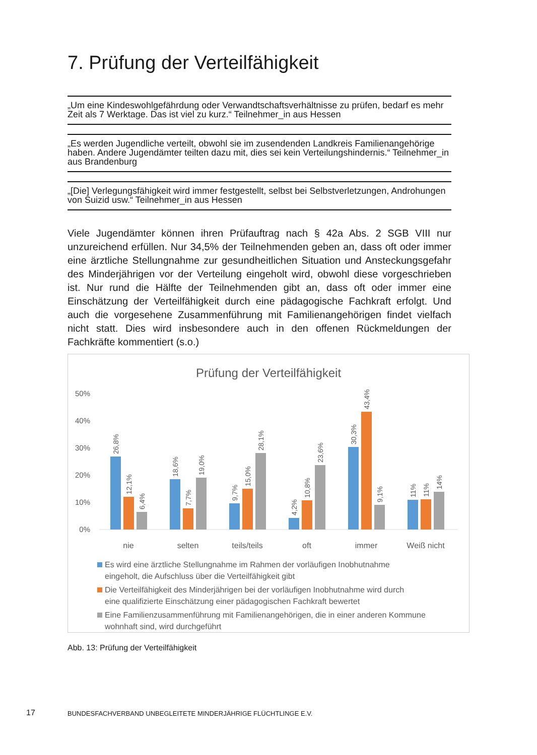7. Prüfung der Verteilfähigkeit
„Um eine Kindeswohlgefährdung oder Verwandtschaftsverhältnisse zu prüfen, bedarf es mehr Zeit als 7 Werktage. Das ist viel zu kurz.“ Teilnehmer_in aus Hessen
„Es werden Jugendliche verteilt, obwohl sie im zusendenden Landkreis Familienangehörige haben. Andere Jugendämter teilten dazu mit, dies sei kein Verteilungshindernis.“ Teilnehmer_in aus Brandenburg
„[Die] Verlegungsfähigkeit wird immer festgestellt, selbst bei Selbstverletzungen, Androhungen von Suizid usw.“ Teilnehmer_in aus Hessen
Viele Jugendämter können ihren Prüfauftrag nach § 42a Abs. 2 SGB VIII nur unzureichend erfüllen. Nur 34,5% der Teilnehmenden geben an, dass oft oder immer eine ärztliche Stellungnahme zur gesundheitlichen Situation und Ansteckungsgefahr des Minderjährigen vor der Verteilung eingeholt wird, obwohl diese vorgeschrieben ist. Nur rund die Hälfte der Teilnehmenden gibt an, dass oft oder immer eine Einschätzung der Verteilfähigkeit durch eine pädagogische Fachkraft erfolgt. Und auch die vorgesehene Zusammenführung mit Familienangehörigen findet vielfach nicht statt. Dies wird insbesondere auch in den offenen Rückmeldungen der Fachkräfte kommentiert (s.o.)
Prüfung der Verteilfähigkeit
50%
40%
30%
20%
10%
0%
26,8%
12,1%
6,4%
18,6%
7,7%
19,0%
9,7%
15,0%
28,1%
4,2%
10,8%
23,6%
30,3%
43,4%
9,1%
11%
11%
14%
nie
selten
teils/teils
oft
immer
Weiß nicht
Es wird eine ärztliche Stellungnahme im Rahmen der vorläufigen Inobhutnahme
eingeholt, die Aufschluss über die Verteilfähigkeit gibt
Die Verteilfähigkeit des Minderjährigen bei der vorläufigen Inobhutnahme wird durch
eine qualifizierte Einschätzung einer pädagogischen Fachkraft bewertet
Eine Familienzusammenführung mit Familienangehörigen, die in einer anderen Kommune
wohnhaft sind, wird durchgeführt
Abb. 13: Prüfung der Verteilfähigkeit
17
BUNDESFACHVERBAND UNBEGLEITETE MINDERJÄHRIGE FLÜCHTLINGE E.V.